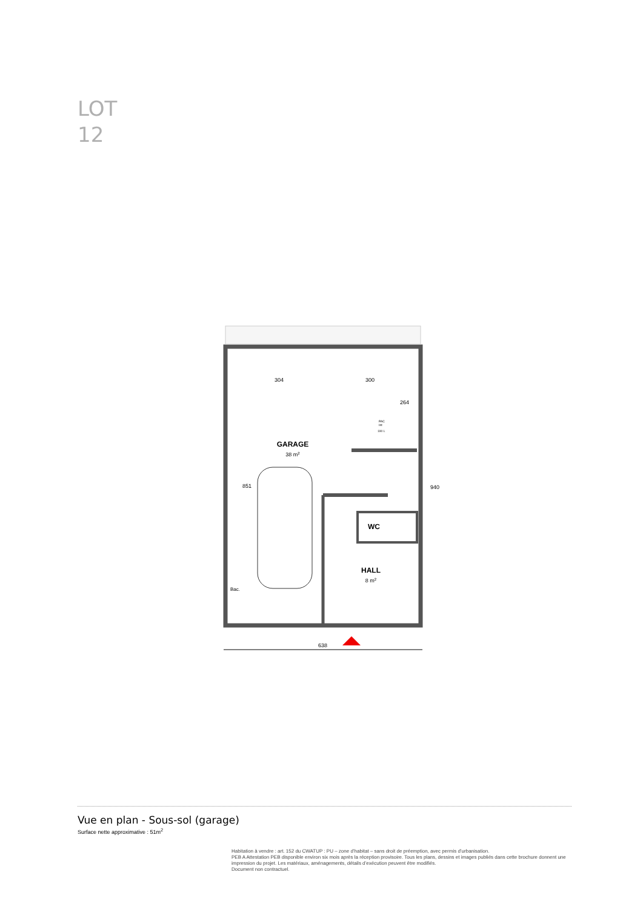LOT
12
GARAGE
38 m2
WC
HALL
8 m2
304
300
264
851
940
PAC
Int
190 L
Bac.
638
Vue en plan - Sous-sol (garage)
Surface nette approximative : 51m<sup>2</sup>
Habitation à vendre : art. 152 du CWATUP : PU – zone d’habitat – sans droit de préemption, avec permis d’urbanisation.
PEB A Attestation PEB disponible environ six mois après la réception provisoire. Tous les plans, dessins et images publiés dans cette brochure donnent une impression du projet. Les matériaux, aménagements, détails d’exécution peuvent être modifiés.
Document non contractuel.